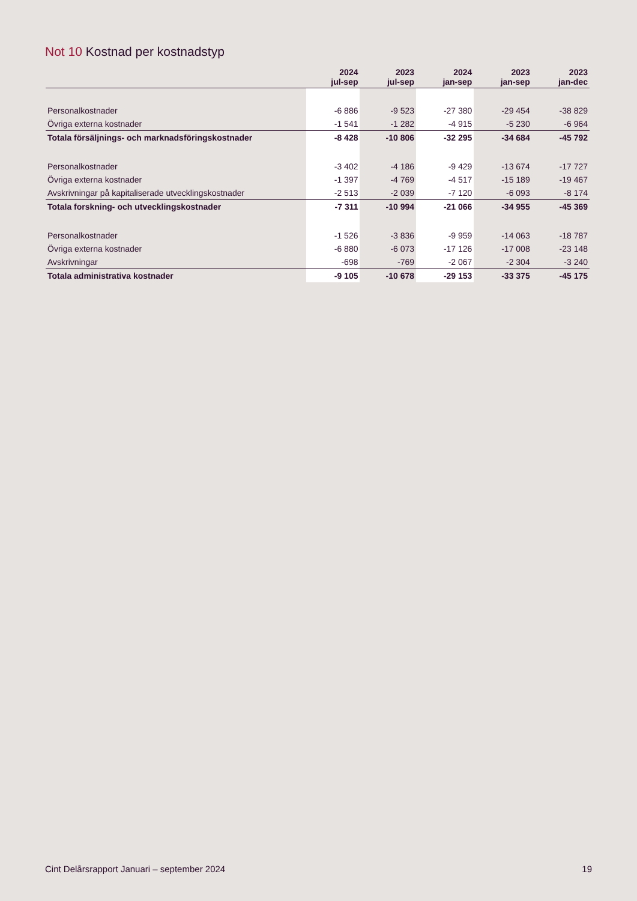Not 10 Kostnad per kostnadstyp
| | 2024 jul-sep | 2023 jul-sep | 2024 jan-sep | 2023 jan-sep | 2023 jan-dec |
| --- | --- | --- | --- | --- | --- |
| Personalkostnader | -6 886 | -9 523 | -27 380 | -29 454 | -38 829 |
| Övriga externa kostnader | -1 541 | -1 282 | -4 915 | -5 230 | -6 964 |
| Totala försäljnings- och marknadsföringskostnader | -8 428 | -10 806 | -32 295 | -34 684 | -45 792 |
| Personalkostnader | -3 402 | -4 186 | -9 429 | -13 674 | -17 727 |
| Övriga externa kostnader | -1 397 | -4 769 | -4 517 | -15 189 | -19 467 |
| Avskrivningar på kapitaliserade utvecklingskostnader | -2 513 | -2 039 | -7 120 | -6 093 | -8 174 |
| Totala forskning- och utvecklingskostnader | -7 311 | -10 994 | -21 066 | -34 955 | -45 369 |
| Personalkostnader | -1 526 | -3 836 | -9 959 | -14 063 | -18 787 |
| Övriga externa kostnader | -6 880 | -6 073 | -17 126 | -17 008 | -23 148 |
| Avskrivningar | -698 | -769 | -2 067 | -2 304 | -3 240 |
| Totala administrativa kostnader | -9 105 | -10 678 | -29 153 | -33 375 | -45 175 |
Cint Delårsrapport Januari – september 2024 19